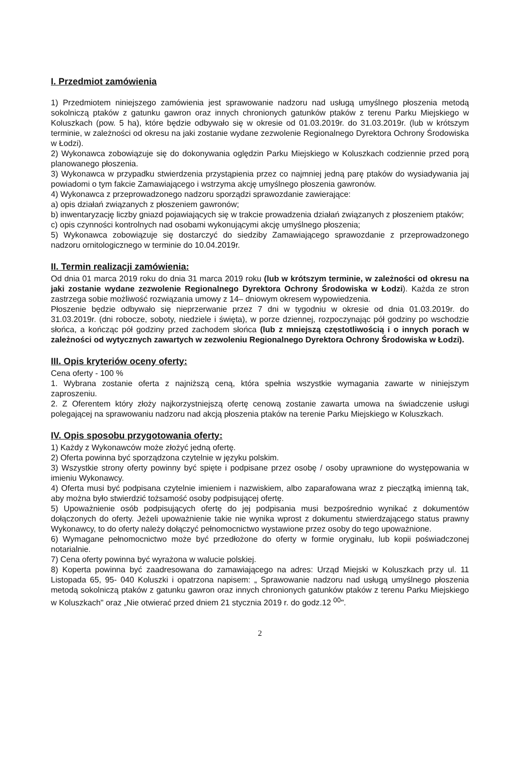I. Przedmiot zamówienia
1) Przedmiotem niniejszego zamówienia jest sprawowanie nadzoru nad usługą umyślnego płoszenia metodą sokolniczą ptaków z gatunku gawron oraz innych chronionych gatunków ptaków z terenu Parku Miejskiego w Koluszkach (pow. 5 ha), które będzie odbywało się w okresie od 01.03.2019r. do 31.03.2019r. (lub w krótszym terminie, w zależności od okresu na jaki zostanie wydane zezwolenie Regionalnego Dyrektora Ochrony Środowiska w Łodzi).
2) Wykonawca zobowiązuje się do dokonywania oględzin Parku Miejskiego w Koluszkach codziennie przed porą planowanego płoszenia.
3) Wykonawca w przypadku stwierdzenia przystąpienia przez co najmniej jedną parę ptaków do wysiadywania jaj powiadomi o tym fakcie Zamawiającego i wstrzyma akcję umyślnego płoszenia gawronów.
4) Wykonawca z przeprowadzonego nadzoru sporządzi sprawozdanie zawierające:
a) opis działań związanych z płoszeniem gawronów;
b) inwentaryzację liczby gniazd pojawiających się w trakcie prowadzenia działań związanych z płoszeniem ptaków;
c) opis czynności kontrolnych nad osobami wykonującymi akcję umyślnego płoszenia;
5) Wykonawca zobowiązuje się dostarczyć do siedziby Zamawiającego sprawozdanie z przeprowadzonego nadzoru ornitologicznego w terminie do 10.04.2019r.
II. Termin realizacji zamówienia:
Od dnia 01 marca 2019 roku do dnia 31 marca 2019 roku (lub w krótszym terminie, w zależności od okresu na jaki zostanie wydane zezwolenie Regionalnego Dyrektora Ochrony Środowiska w Łodzi). Każda ze stron zastrzega sobie możliwość rozwiązania umowy z 14– dniowym okresem wypowiedzenia.
Płoszenie będzie odbywało się nieprzerwanie przez 7 dni w tygodniu w okresie od dnia 01.03.2019r. do 31.03.2019r. (dni robocze, soboty, niedziele i święta), w porze dziennej, rozpoczynając pół godziny po wschodzie słońca, a kończąc pół godziny przed zachodem słońca (lub z mniejszą częstotliwością i o innych porach w zależności od wytycznych zawartych w zezwoleniu Regionalnego Dyrektora Ochrony Środowiska w Łodzi).
III. Opis kryteriów oceny oferty:
Cena oferty - 100 %
1. Wybrana zostanie oferta z najniższą ceną, która spełnia wszystkie wymagania zawarte w niniejszym zaproszeniu.
2. Z Oferentem który złoży najkorzystniejszą ofertę cenową zostanie zawarta umowa na świadczenie usługi polegającej na sprawowaniu nadzoru nad akcją płoszenia ptaków na terenie Parku Miejskiego w Koluszkach.
IV. Opis sposobu przygotowania oferty:
1) Każdy z Wykonawców może złożyć jedną ofertę.
2) Oferta powinna być sporządzona czytelnie w języku polskim.
3) Wszystkie strony oferty powinny być spięte i podpisane przez osobę / osoby uprawnione do występowania w imieniu Wykonawcy.
4) Oferta musi być podpisana czytelnie imieniem i nazwiskiem, albo zaparafowana wraz z pieczątką imienną tak, aby można było stwierdzić tożsamość osoby podpisującej ofertę.
5) Upoważnienie osób podpisujących ofertę do jej podpisania musi bezpośrednio wynikać z dokumentów dołączonych do oferty. Jeżeli upoważnienie takie nie wynika wprost z dokumentu stwierdzającego status prawny Wykonawcy, to do oferty należy dołączyć pełnomocnictwo wystawione przez osoby do tego upoważnione.
6) Wymagane pełnomocnictwo może być przedłożone do oferty w formie oryginału, lub kopii poświadczonej notarialnie.
7) Cena oferty powinna być wyrażona w walucie polskiej.
8) Koperta powinna być zaadresowana do zamawiającego na adres: Urząd Miejski w Koluszkach przy ul. 11 Listopada 65, 95- 040 Koluszki i opatrzona napisem: „ Sprawowanie nadzoru nad usługą umyślnego płoszenia metodą sokolniczą ptaków z gatunku gawron oraz innych chronionych gatunków ptaków z terenu Parku Miejskiego w Koluszkach" oraz „Nie otwierać przed dniem 21 stycznia 2019 r. do godz.12 <sup>00</sup>".
2